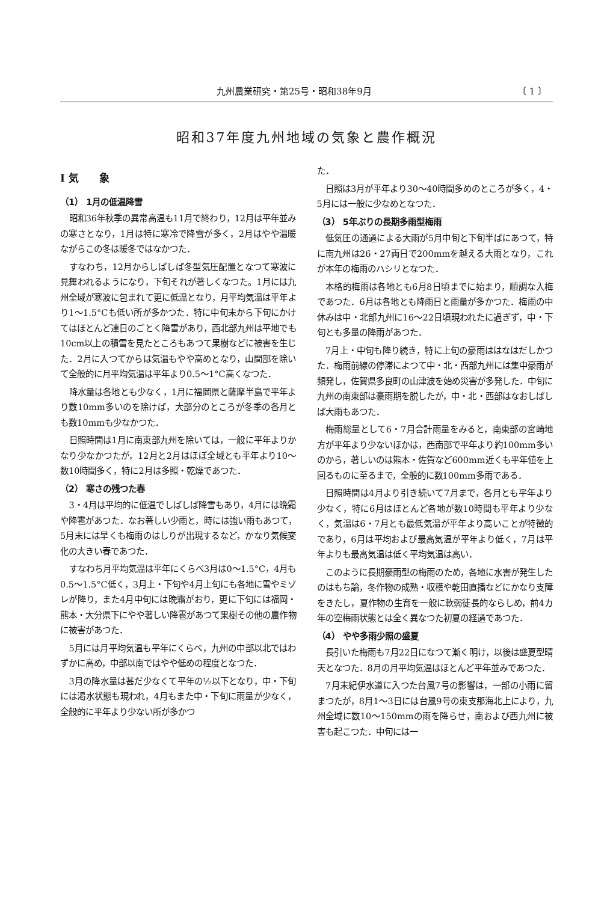九州農業研究・第25号・昭和38年9月 〔 1 〕
昭和37年度九州地域の気象と農作概況
Ⅰ 気　　象
（1） 1月の低温降雪
昭和36年秋季の異常高温も11月で終わり，12月は平年並みの寒さとなり，1月は特に寒冷で降雪が多く，2月はやや温暖ながらこの冬は暖冬ではなかつた．
すなわち，12月からしばしば冬型気圧配置となつて寒波に見舞われるようになり，下旬それが著しくなつた。1月には九州全域が寒波に包まれて更に低温となり，月平均気温は平年より1～1.5°Cも低い所が多かつた．特に中旬末から下旬にかけてはほとんど連日のごとく降雪があり，西北部九州は平地でも10cm以上の積雪を見たところもあつて果樹などに被害を生じた．2月に入つてからは気温もやや高めとなり，山間部を除いて全般的に月平均気温は平年より0.5～1°C高くなつた．
降水量は各地とも少なく，1月に福岡県と薩摩半島で平年より数10mm多いのを除けば，大部分のところが冬季の各月とも数10mmも少なかつた．
日照時間は1月に南東部九州を除いては，一般に平年よりかなり少なかつたが，12月と2月はほぼ全域とも平年より10～数10時間多く，特に2月は多照・乾燥であつた．
（2） 寒さの残つた春
3・4月は平均的に低温でしばしば降雪もあり，4月には晩霜や降雹があつた．なお著しい少雨と，時には強い雨もあつて，5月末には早くも梅雨のはしりが出現するなど，かなり気候変化の大きい春であつた．
すなわち月平均気温は平年にくらべ3月は0～1.5°C，4月も0.5～1.5°C低く，3月上・下旬や4月上旬にも各地に雪やミゾレが降り，また4月中旬には晩霜がおり，更に下旬には福岡・熊本・大分県下にやや著しい降雹があつて果樹その他の農作物に被害があつた．
5月には月平均気温も平年にくらべ，九州の中部以北ではわずかに高め，中部以南ではやや低めの程度となつた．
3月の降水量は甚だ少なくて平年の½以下となり，中・下旬には渇水状態も現われ，4月もまた中・下旬に雨量が少なく，全般的に平年より少ない所が多かつ
た．
日照は3月が平年より30～40時間多めのところが多く，4・5月には一般に少なめとなつた．
（3） 5年ぶりの長期多雨型梅雨
低気圧の通過による大雨が5月中旬と下旬半ばにあつて，特に南九州は26・27両日で200mmを越える大雨となり，これが本年の梅雨のハシリとなつた．
本格的梅雨は各地とも6月8日頃までに始まり，順調な入梅であつた．6月は各地とも降雨日と雨量が多かつた．梅雨の中休みは中・北部九州に16～22日頃現われたに過ぎず，中・下旬とも多量の降雨があつた．
7月上・中旬も降り続き，特に上旬の豪雨ははなはだしかつた．梅雨前線の停滞によつて中・北・西部九州には集中豪雨が頻発し，佐賀県多良町の山津波を始め災害が多発した．中旬に九州の南東部は豪雨期を脱したが，中・北・西部はなおしばしば大雨もあつた．
梅雨総量として6・7月合計雨量をみると，南東部の宮崎地方が平年より少ないほかは，西南部で平年より約100mm多いのから，著しいのは熊本・佐賀など600mm近くも平年値を上回るものに至るまで，全般的に数100mm多雨である．
日照時間は4月より引き続いて7月まで，各月とも平年より少なく，特に6月はほとんど各地が数10時間も平年より少なく，気温は6・7月とも最低気温が平年より高いことが特徴的であり，6月は平均および最高気温が平年より低く，7月は平年よりも最高気温は低く平均気温は高い．
このように長期豪雨型の梅雨のため，各地に水害が発生したのはもち論，冬作物の成熟・収穫や乾田直播などにかなり支障をきたし，夏作物の生育を一般に軟弱徒長的ならしめ，前4カ年の空梅雨状態とは全く異なつた初夏の経過であつた．
（4） やや多雨少照の盛夏
長引いた梅雨も7月22日になつて漸く明け，以後は盛夏型晴天となつた．8月の月平均気温はほとんど平年並みであつた．
7月末紀伊水道に入つた台風7号の影響は，一部の小雨に留まつたが，8月1～3日には台風9号の東支那海北上により，九州全域に数10～150mmの雨を降らせ，南および西九州に被害も起こつた．中旬には一